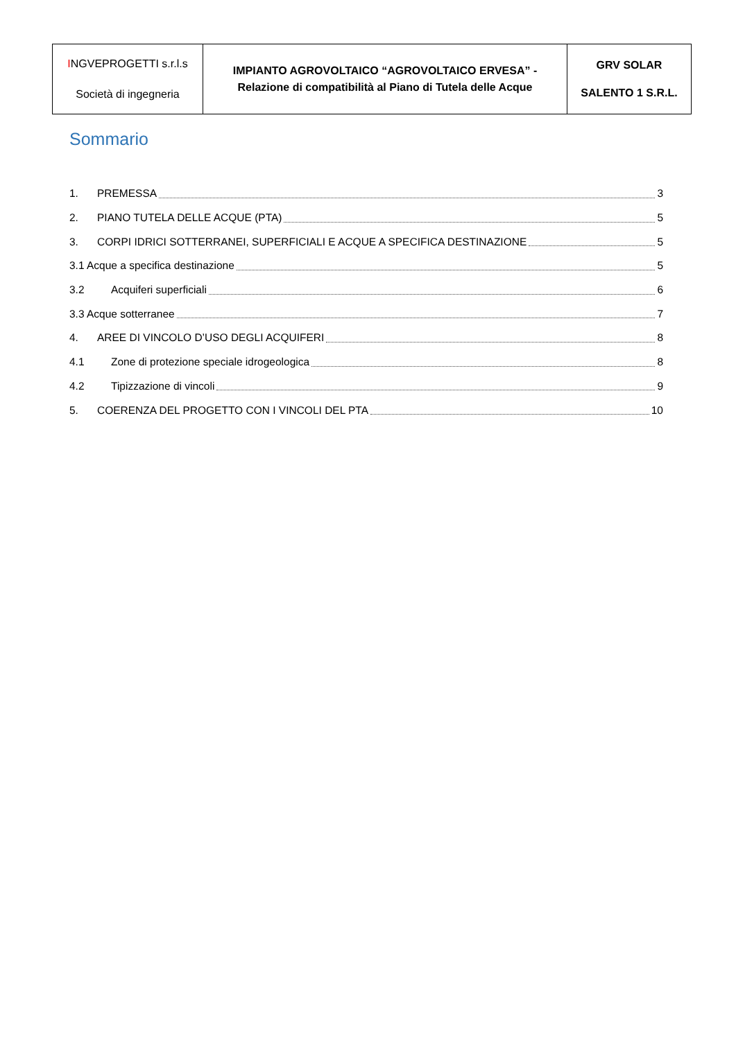| I NGVEPROGETTI s.r.l.s Società di ingegneria | IMPIANTO AGROVOLTAICO “AGROVOLTAICO ERVESA” - Relazione di compatibilità al Piano di Tutela delle Acque | GRV SOLAR SALENTO 1 S.R.L. |
Sommario
1. PREMESSA 3
2. PIANO TUTELA DELLE ACQUE (PTA) 5
3. CORPI IDRICI SOTTERRANEI, SUPERFICIALI E ACQUE A SPECIFICA DESTINAZIONE 5
3.1 Acque a specifica destinazione 5
3.2 Acquiferi superficiali 6
3.3 Acque sotterranee 7
4. AREE DI VINCOLO D’USO DEGLI ACQUIFERI 8
4.1 Zone di protezione speciale idrogeologica 8
4.2 Tipizzazione di vincoli 9
5. COERENZA DEL PROGETTO CON I VINCOLI DEL PTA 10